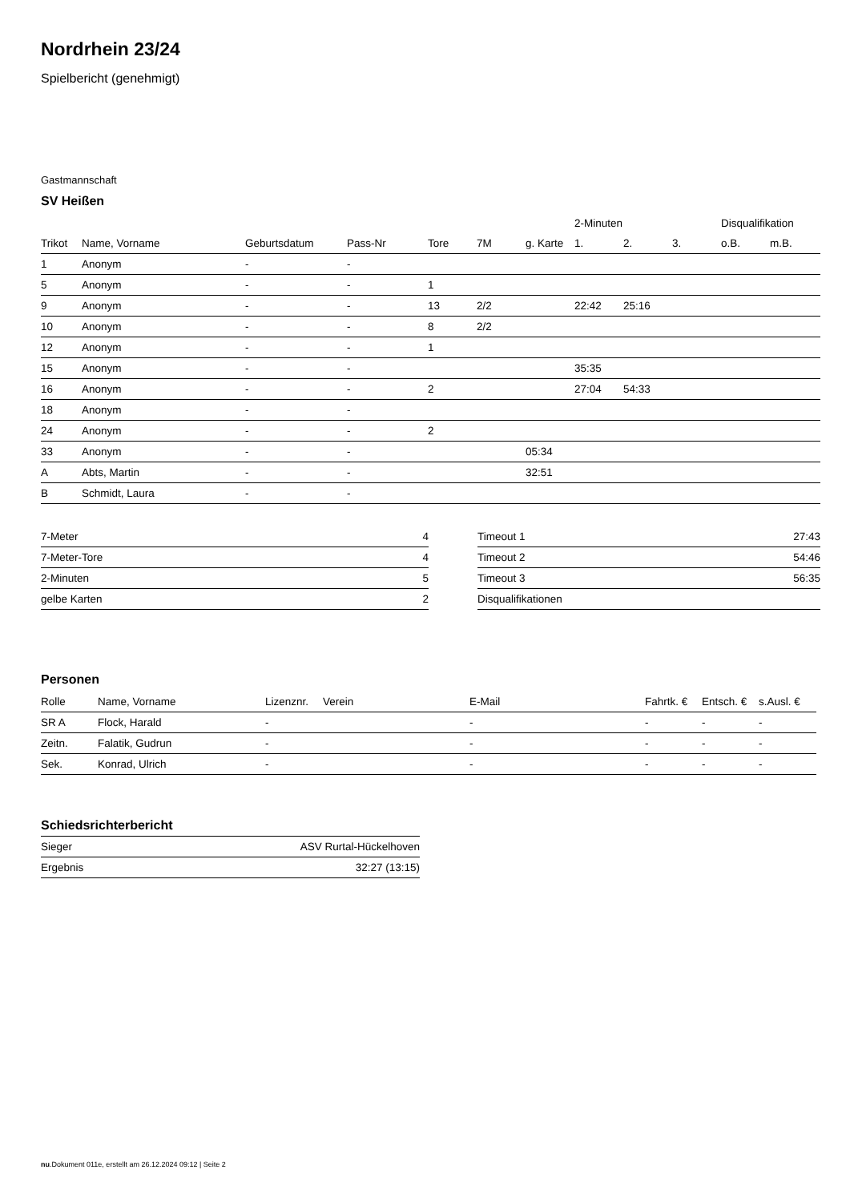Nordrhein 23/24
Spielbericht (genehmigt)
Gastmannschaft
SV Heißen
| | | | | | | | 2-Minuten | | | Disqualifikation | |
| --- | --- | --- | --- | --- | --- | --- | --- | --- | --- | --- | --- |
| Trikot | Name, Vorname | Geburtsdatum | Pass-Nr | Tore | 7M | g. Karte | 1. | 2. | 3. | o.B. | m.B. |
| 1 | Anonym | - | - | | | | | | | | |
| 5 | Anonym | - | - | 1 | | | | | | | |
| 9 | Anonym | - | - | 13 | 2/2 | | 22:42 | 25:16 | | | |
| 10 | Anonym | - | - | 8 | 2/2 | | | | | | |
| 12 | Anonym | - | - | 1 | | | | | | | |
| 15 | Anonym | - | - | | | | 35:35 | | | | |
| 16 | Anonym | - | - | 2 | | | 27:04 | 54:33 | | | |
| 18 | Anonym | - | - | | | | | | | | |
| 24 | Anonym | - | - | 2 | | | | | | | |
| 33 | Anonym | - | - | | | 05:34 | | | | | |
| A | Abts, Martin | - | - | | | 32:51 | | | | | |
| B | Schmidt, Laura | - | - | | | | | | | | |
| 7-Meter | 4 |
| 7-Meter-Tore | 4 |
| 2-Minuten | 5 |
| gelbe Karten | 2 |
| Timeout 1 | 27:43 |
| Timeout 2 | 54:46 |
| Timeout 3 | 56:35 |
| Disqualifikationen | |
Personen
| Rolle | Name, Vorname | Lizenznr. | Verein | E-Mail | Fahrtk. € | Entsch. € | s.Ausl. € |
| --- | --- | --- | --- | --- | --- | --- | --- |
| SR A | Flock, Harald | - | | - | - | - | - |
| Zeitn. | Falatik, Gudrun | - | | - | - | - | - |
| Sek. | Konrad, Ulrich | - | | - | - | - | - |
Schiedsrichterbericht
| Sieger | ASV Rurtal-Hückelhoven |
| Ergebnis | 32:27 (13:15) |
nu.Dokument 011e, erstellt am 26.12.2024 09:12 | Seite 2